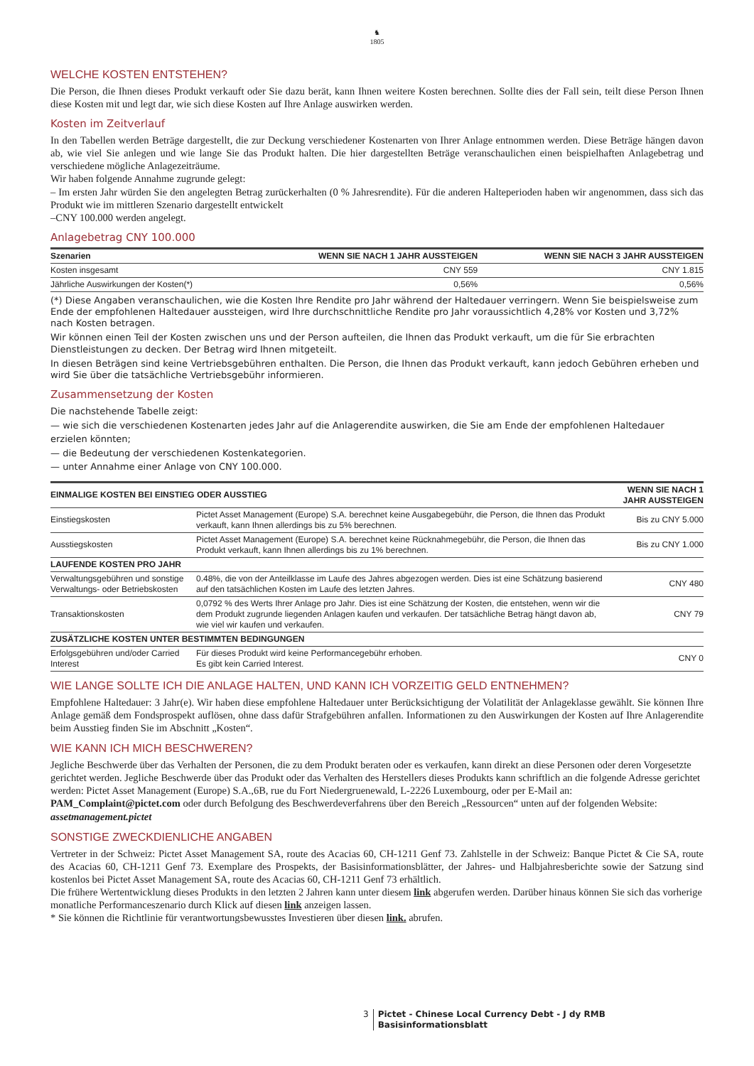♞
1805
WELCHE KOSTEN ENTSTEHEN?
Die Person, die Ihnen dieses Produkt verkauft oder Sie dazu berät, kann Ihnen weitere Kosten berechnen. Sollte dies der Fall sein, teilt diese Person Ihnen diese Kosten mit und legt dar, wie sich diese Kosten auf Ihre Anlage auswirken werden.
Kosten im Zeitverlauf
In den Tabellen werden Beträge dargestellt, die zur Deckung verschiedener Kostenarten von Ihrer Anlage entnommen werden. Diese Beträge hängen davon ab, wie viel Sie anlegen und wie lange Sie das Produkt halten. Die hier dargestellten Beträge veranschaulichen einen beispielhaften Anlagebetrag und verschiedene mögliche Anlagezeiträume.
Wir haben folgende Annahme zugrunde gelegt:
– Im ersten Jahr würden Sie den angelegten Betrag zurückerhalten (0 % Jahresrendite). Für die anderen Halteperioden haben wir angenommen, dass sich das Produkt wie im mittleren Szenario dargestellt entwickelt
–CNY 100.000 werden angelegt.
Anlagebetrag CNY 100.000
| Szenarien | WENN SIE NACH 1 JAHR AUSSTEIGEN | WENN SIE NACH 3 JAHR AUSSTEIGEN |
| --- | --- | --- |
| Kosten insgesamt | CNY 559 | CNY 1.815 |
| Jährliche Auswirkungen der Kosten(*) | 0,56% | 0,56% |
(*) Diese Angaben veranschaulichen, wie die Kosten Ihre Rendite pro Jahr während der Haltedauer verringern. Wenn Sie beispielsweise zum Ende der empfohlenen Haltedauer aussteigen, wird Ihre durchschnittliche Rendite pro Jahr voraussichtlich 4,28% vor Kosten und 3,72% nach Kosten betragen.
Wir können einen Teil der Kosten zwischen uns und der Person aufteilen, die Ihnen das Produkt verkauft, um die für Sie erbrachten Dienstleistungen zu decken. Der Betrag wird Ihnen mitgeteilt.
In diesen Beträgen sind keine Vertriebsgebühren enthalten. Die Person, die Ihnen das Produkt verkauft, kann jedoch Gebühren erheben und wird Sie über die tatsächliche Vertriebsgebühr informieren.
Zusammensetzung der Kosten
Die nachstehende Tabelle zeigt:
— wie sich die verschiedenen Kostenarten jedes Jahr auf die Anlagerendite auswirken, die Sie am Ende der empfohlenen Haltedauer erzielen könnten;
— die Bedeutung der verschiedenen Kostenkategorien.
— unter Annahme einer Anlage von CNY 100.000.
| EINMALIGE KOSTEN BEI EINSTIEG ODER AUSSTIEG | | WENN SIE NACH 1 JAHR AUSSTEIGEN |
| --- | --- | --- |
| Einstiegskosten | Pictet Asset Management (Europe) S.A. berechnet keine Ausgabegebühr, die Person, die Ihnen das Produkt verkauft, kann Ihnen allerdings bis zu 5% berechnen. | Bis zu CNY 5.000 |
| Ausstiegskosten | Pictet Asset Management (Europe) S.A. berechnet keine Rücknahmegebühr, die Person, die Ihnen das Produkt verkauft, kann Ihnen allerdings bis zu 1% berechnen. | Bis zu CNY 1.000 |
| LAUFENDE KOSTEN PRO JAHR | | |
| Verwaltungsgebühren und sonstige Verwaltungs- oder Betriebskosten | 0.48%, die von der Anteilklasse im Laufe des Jahres abgezogen werden. Dies ist eine Schätzung basierend auf den tatsächlichen Kosten im Laufe des letzten Jahres. | CNY 480 |
| Transaktionskosten | 0,0792 % des Werts Ihrer Anlage pro Jahr. Dies ist eine Schätzung der Kosten, die entstehen, wenn wir die dem Produkt zugrunde liegenden Anlagen kaufen und verkaufen. Der tatsächliche Betrag hängt davon ab, wie viel wir kaufen und verkaufen. | CNY 79 |
| ZUSÄTZLICHE KOSTEN UNTER BESTIMMTEN BEDINGUNGEN | | |
| Erfolgsgebühren und/oder Carried Interest | Für dieses Produkt wird keine Performancegebühr erhoben. Es gibt kein Carried Interest. | CNY 0 |
WIE LANGE SOLLTE ICH DIE ANLAGE HALTEN, UND KANN ICH VORZEITIG GELD ENTNEHMEN?
Empfohlene Haltedauer: 3 Jahr(e). Wir haben diese empfohlene Haltedauer unter Berücksichtigung der Volatilität der Anlageklasse gewählt. Sie können Ihre Anlage gemäß dem Fondsprospekt auflösen, ohne dass dafür Strafgebühren anfallen. Informationen zu den Auswirkungen der Kosten auf Ihre Anlagerendite beim Ausstieg finden Sie im Abschnitt „Kosten“.
WIE KANN ICH MICH BESCHWEREN?
Jegliche Beschwerde über das Verhalten der Personen, die zu dem Produkt beraten oder es verkaufen, kann direkt an diese Personen oder deren Vorgesetzte gerichtet werden. Jegliche Beschwerde über das Produkt oder das Verhalten des Herstellers dieses Produkts kann schriftlich an die folgende Adresse gerichtet werden: Pictet Asset Management (Europe) S.A.,6B, rue du Fort Niedergruenewald, L-2226 Luxembourg, oder per E-Mail an: PAM_Complaint@pictet.com oder durch Befolgung des Beschwerdeverfahrens über den Bereich „Ressourcen“ unten auf der folgenden Website: assetmanagement.pictet
SONSTIGE ZWECKDIENLICHE ANGABEN
Vertreter in der Schweiz: Pictet Asset Management SA, route des Acacias 60, CH-1211 Genf 73. Zahlstelle in der Schweiz: Banque Pictet & Cie SA, route des Acacias 60, CH-1211 Genf 73. Exemplare des Prospekts, der Basisinformationsblätter, der Jahres- und Halbjahresberichte sowie der Satzung sind kostenlos bei Pictet Asset Management SA, route des Acacias 60, CH-1211 Genf 73 erhältlich.
Die frühere Wertentwicklung dieses Produkts in den letzten 2 Jahren kann unter diesem link abgerufen werden. Darüber hinaus können Sie sich das vorherige monatliche Performanceszenario durch Klick auf diesen link anzeigen lassen.
* Sie können die Richtlinie für verantwortungsbewusstes Investieren über diesen link. abrufen.
3 Pictet - Chinese Local Currency Debt - J dy RMB
Basisinformationsblatt